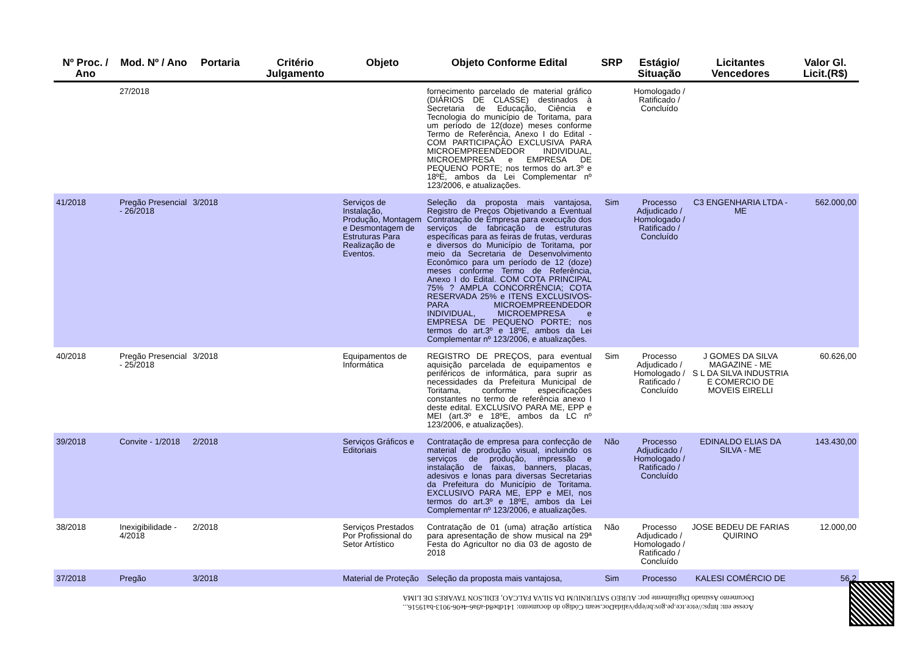| Nº Proc. / Ano | Mod. Nº / Ano | Portaria | Critério Julgamento | Objeto | Objeto Conforme Edital | SRP | Estágio/ Situação | Licitantes Vencedores | Valor Gl. Licit.(R$) |
| --- | --- | --- | --- | --- | --- | --- | --- | --- | --- |
| | 27/2018 | | | | fornecimento parcelado de material gráfico (DIÁRIOS DE CLASSE) destinados à Secretaria de Educação, Ciência e Tecnologia do município de Toritama, para um período de 12(doze) meses conforme Termo de Referência, Anexo I do Edital - COM PARTICIPAÇÃO EXCLUSIVA PARA MICROEMPREENDEDOR INDIVIDUAL, MICROEMPRESA e EMPRESA DE PEQUENO PORTE; nos termos do art.3º e 18ºE, ambos da Lei Complementar nº 123/2006, e atualizações. | | Homologado / Ratificado / Concluído | | |
| 41/2018 | Pregão Presencial - 26/2018 | 3/2018 | | Serviços de Instalação, Produção, Montagem e Desmontagem de Estruturas Para Realização de Eventos. | Seleção da proposta mais vantajosa, Registro de Preços Objetivando a Eventual Contratação de Empresa para execução dos serviços de fabricação de estruturas específicas para as feiras de frutas, verduras e diversos do Município de Toritama, por meio da Secretaria de Desenvolvimento Econômico para um período de 12 (doze) meses conforme Termo de Referência, Anexo I do Edital. COM COTA PRINCIPAL 75% ? AMPLA CONCORRÊNCIA; COTA RESERVADA 25% e ITENS EXCLUSIVOS- PARA MICROEMPREENDEDOR INDIVIDUAL, MICROEMPRESA e EMPRESA DE PEQUENO PORTE; nos termos do art.3º e 18ºE, ambos da Lei Complementar nº 123/2006, e atualizações. | Sim | Processo Adjudicado / Homologado / Ratificado / Concluído | C3 ENGENHARIA LTDA - ME | 562.000,00 |
| 40/2018 | Pregão Presencial - 25/2018 | 3/2018 | | Equipamentos de Informática | REGISTRO DE PREÇOS, para eventual aquisição parcelada de equipamentos e periféricos de informática, para suprir as necessidades da Prefeitura Municipal de Toritama, conforme especificações constantes no termo de referência anexo I deste edital. EXCLUSIVO PARA ME, EPP e MEI (art.3º e 18ºE, ambos da LC nº 123/2006, e atualizações). | Sim | Processo Adjudicado / Homologado / Ratificado / Concluído | J GOMES DA SILVA MAGAZINE - ME S L DA SILVA INDUSTRIA E COMERCIO DE MOVEIS EIRELLI | 60.626,00 |
| 39/2018 | Convite - 1/2018 | 2/2018 | | Serviços Gráficos e Editoriais | Contratação de empresa para confecção de material de produção visual, incluindo os serviços de produção, impressão e instalação de faixas, banners, placas, adesivos e lonas para diversas Secretarias da Prefeitura do Município de Toritama. EXCLUSIVO PARA ME, EPP e MEI, nos termos do art.3º e 18ºE, ambos da Lei Complementar nº 123/2006, e atualizações. | Não | Processo Adjudicado / Homologado / Ratificado / Concluído | EDINALDO ELIAS DA SILVA - ME | 143.430,00 |
| 38/2018 | Inexigibilidade - 4/2018 | 2/2018 | | Serviços Prestados Por Profissional do Setor Artístico | Contratação de 01 (uma) atração artística para apresentação de show musical na 29ª Festa do Agricultor no dia 03 de agosto de 2018 | Não | Processo Adjudicado / Homologado / Ratificado / Concluído | JOSE BEDEU DE FARIAS QUIRINO | 12.000,00 |
| 37/2018 | Pregão | 3/2018 | | Material de Proteção | Seleção da proposta mais vantajosa, | Sim | Processo | KALESI COMÉRCIO DE | 56.2 |
Acesse em: https://etce.tce.pe.gov.br/epp/validaDoc.seam Código do documento: 141dbe8d-a9a6-4e06-9013-ba19516...
Documento Assinado Digitalmente por: AUREO SATURNIUM DA SILVA FALCAO, EDILSON TAVARES DE LIMA